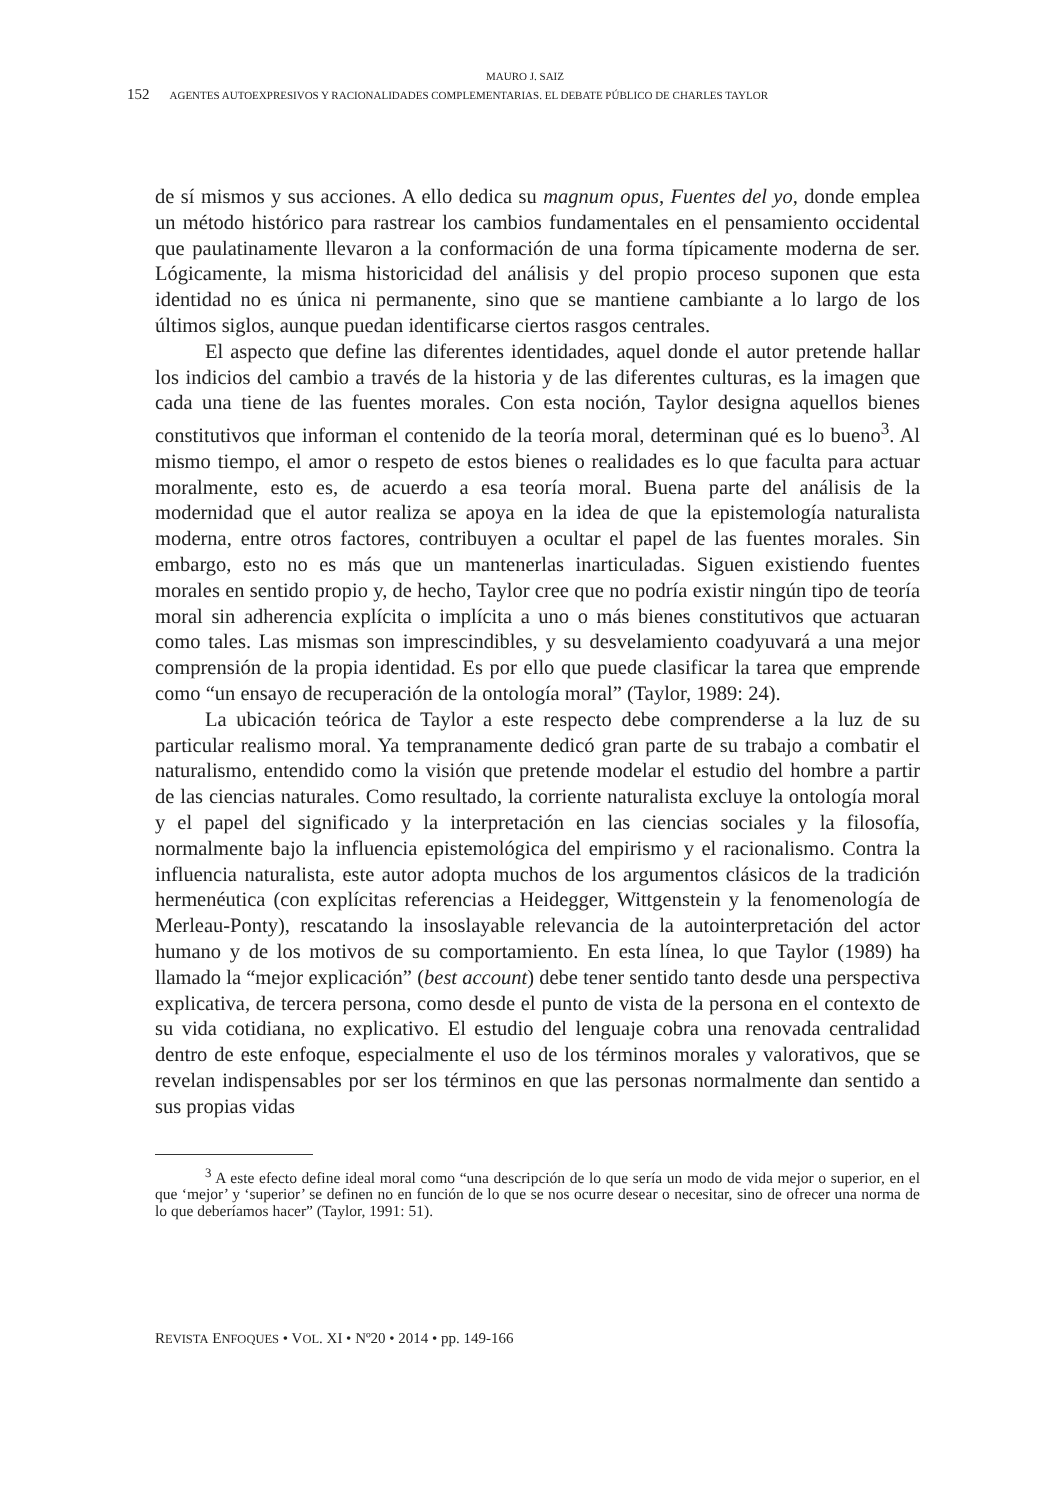MAURO J. SAIZ
152 AGENTES AUTOEXPRESIVOS Y RACIONALIDADES COMPLEMENTARIAS. EL DEBATE PÚBLICO DE CHARLES TAYLOR
de sí mismos y sus acciones. A ello dedica su magnum opus, Fuentes del yo, donde emplea un método histórico para rastrear los cambios fundamentales en el pensamiento occidental que paulatinamente llevaron a la conformación de una forma típicamente moderna de ser. Lógicamente, la misma historicidad del análisis y del propio proceso suponen que esta identidad no es única ni permanente, sino que se mantiene cambiante a lo largo de los últimos siglos, aunque puedan identificarse ciertos rasgos centrales.
El aspecto que define las diferentes identidades, aquel donde el autor pretende hallar los indicios del cambio a través de la historia y de las diferentes culturas, es la imagen que cada una tiene de las fuentes morales. Con esta noción, Taylor designa aquellos bienes constitutivos que informan el contenido de la teoría moral, determinan qué es lo bueno<sup>3</sup>. Al mismo tiempo, el amor o respeto de estos bienes o realidades es lo que faculta para actuar moralmente, esto es, de acuerdo a esa teoría moral. Buena parte del análisis de la modernidad que el autor realiza se apoya en la idea de que la epistemología naturalista moderna, entre otros factores, contribuyen a ocultar el papel de las fuentes morales. Sin embargo, esto no es más que un mantenerlas inarticuladas. Siguen existiendo fuentes morales en sentido propio y, de hecho, Taylor cree que no podría existir ningún tipo de teoría moral sin adherencia explícita o implícita a uno o más bienes constitutivos que actuaran como tales. Las mismas son imprescindibles, y su desvelamiento coadyuvará a una mejor comprensión de la propia identidad. Es por ello que puede clasificar la tarea que emprende como “un ensayo de recuperación de la ontología moral” (Taylor, 1989: 24).
La ubicación teórica de Taylor a este respecto debe comprenderse a la luz de su particular realismo moral. Ya tempranamente dedicó gran parte de su trabajo a combatir el naturalismo, entendido como la visión que pretende modelar el estudio del hombre a partir de las ciencias naturales. Como resultado, la corriente naturalista excluye la ontología moral y el papel del significado y la interpretación en las ciencias sociales y la filosofía, normalmente bajo la influencia epistemológica del empirismo y el racionalismo. Contra la influencia naturalista, este autor adopta muchos de los argumentos clásicos de la tradición hermenéutica (con explícitas referencias a Heidegger, Wittgenstein y la fenomenología de Merleau-Ponty), rescatando la insoslayable relevancia de la autointerpretación del actor humano y de los motivos de su comportamiento. En esta línea, lo que Taylor (1989) ha llamado la “mejor explicación” (best account) debe tener sentido tanto desde una perspectiva explicativa, de tercera persona, como desde el punto de vista de la persona en el contexto de su vida cotidiana, no explicativo. El estudio del lenguaje cobra una renovada centralidad dentro de este enfoque, especialmente el uso de los términos morales y valorativos, que se revelan indispensables por ser los términos en que las personas normalmente dan sentido a sus propias vidas
<sup>3</sup> A este efecto define ideal moral como “una descripción de lo que sería un modo de vida mejor o superior, en el que ‘mejor’ y ‘superior’ se definen no en función de lo que se nos ocurre desear o necesitar, sino de ofrecer una norma de lo que deberíamos hacer” (Taylor, 1991: 51).
REVISTA ENFOQUES • VOL. XI • Nº20 • 2014 • pp. 149-166